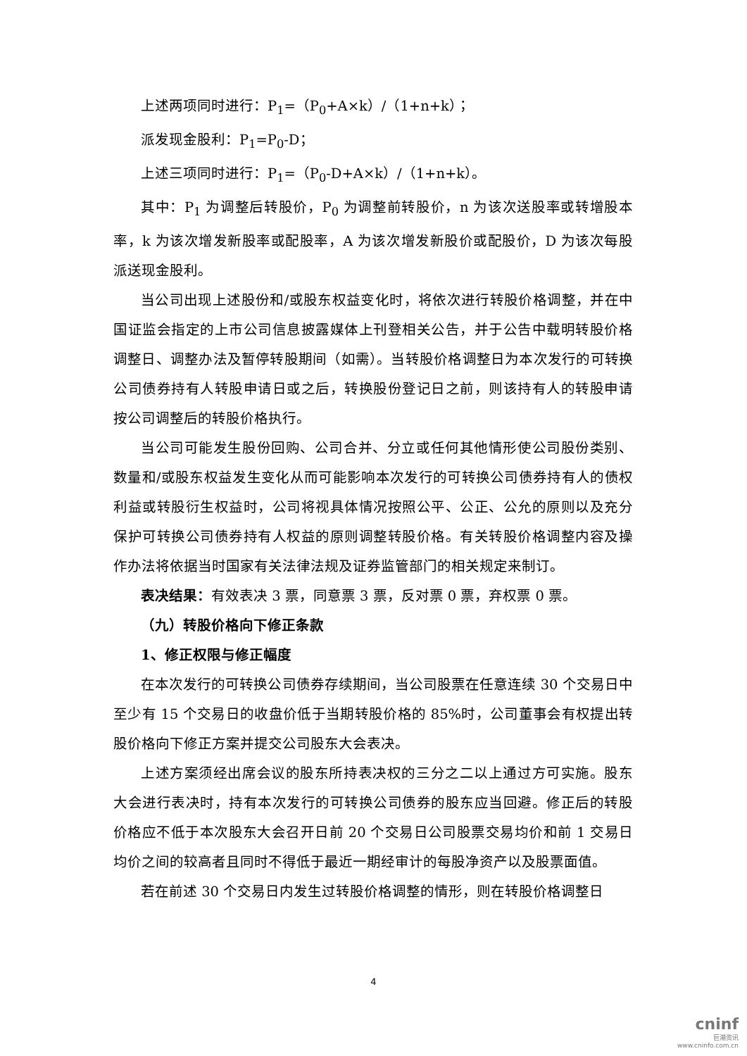上述两项同时进行：P<sub>1</sub>=（P<sub>0</sub>+A×k）/（1+n+k）；
派发现金股利：P<sub>1</sub>=P<sub>0</sub>-D；
上述三项同时进行：P<sub>1</sub>=（P<sub>0</sub>-D+A×k）/（1+n+k）。
其中：P<sub>1</sub> 为调整后转股价，P<sub>0</sub> 为调整前转股价，n 为该次送股率或转增股本率，k 为该次增发新股率或配股率，A 为该次增发新股价或配股价，D 为该次每股派送现金股利。
当公司出现上述股份和/或股东权益变化时，将依次进行转股价格调整，并在中国证监会指定的上市公司信息披露媒体上刊登相关公告，并于公告中载明转股价格调整日、调整办法及暂停转股期间（如需）。当转股价格调整日为本次发行的可转换公司债券持有人转股申请日或之后，转换股份登记日之前，则该持有人的转股申请按公司调整后的转股价格执行。
当公司可能发生股份回购、公司合并、分立或任何其他情形使公司股份类别、数量和/或股东权益发生变化从而可能影响本次发行的可转换公司债券持有人的债权利益或转股衍生权益时，公司将视具体情况按照公平、公正、公允的原则以及充分保护可转换公司债券持有人权益的原则调整转股价格。有关转股价格调整内容及操作办法将依据当时国家有关法律法规及证券监管部门的相关规定来制订。
表决结果：有效表决 3 票，同意票 3 票，反对票 0 票，弃权票 0 票。
（九）转股价格向下修正条款
1、修正权限与修正幅度
在本次发行的可转换公司债券存续期间，当公司股票在任意连续 30 个交易日中至少有 15 个交易日的收盘价低于当期转股价格的 85%时，公司董事会有权提出转股价格向下修正方案并提交公司股东大会表决。
上述方案须经出席会议的股东所持表决权的三分之二以上通过方可实施。股东大会进行表决时，持有本次发行的可转换公司债券的股东应当回避。修正后的转股价格应不低于本次股东大会召开日前 20 个交易日公司股票交易均价和前 1 交易日均价之间的较高者且同时不得低于最近一期经审计的每股净资产以及股票面值。
若在前述 30 个交易日内发生过转股价格调整的情形，则在转股价格调整日
4
cninf
巨潮资讯
www.cninfo.com.cn